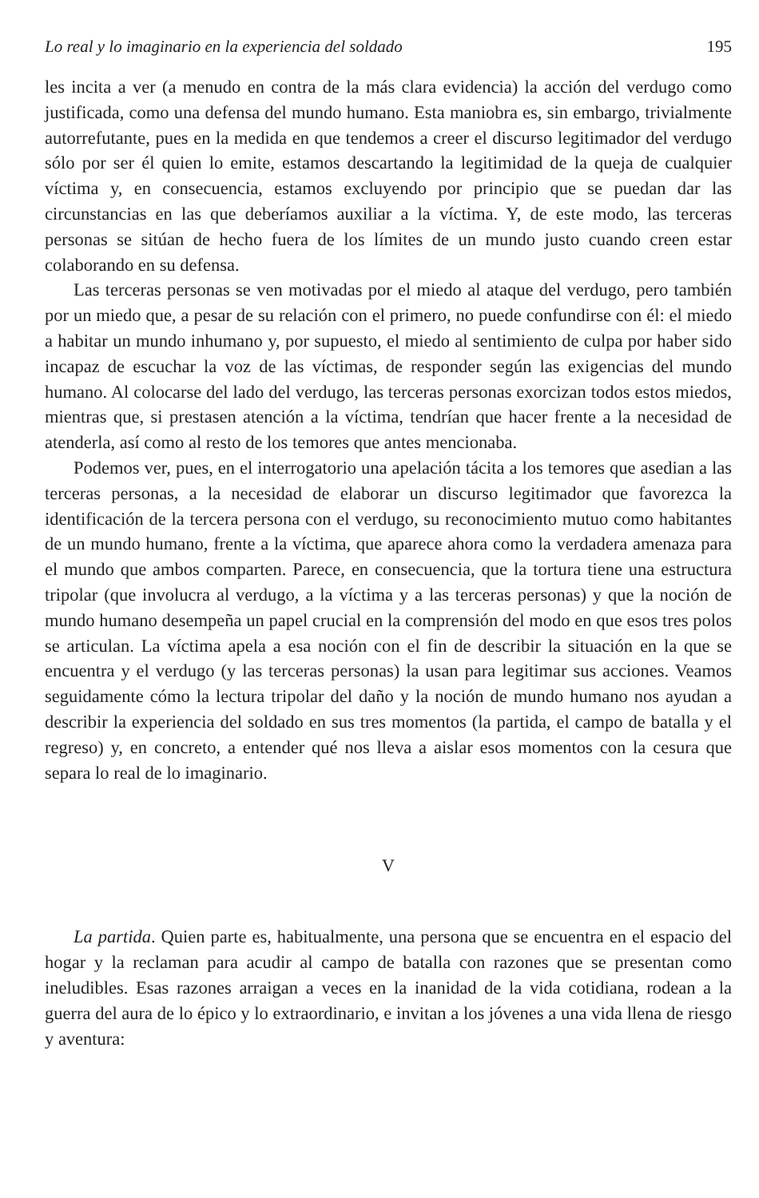Lo real y lo imaginario en la experiencia del soldado 195
les incita a ver (a menudo en contra de la más clara evidencia) la acción del verdugo como justificada, como una defensa del mundo humano. Esta maniobra es, sin embargo, trivialmente autorrefutante, pues en la medida en que tendemos a creer el discurso legitimador del verdugo sólo por ser él quien lo emite, estamos descartando la legitimidad de la queja de cualquier víctima y, en consecuencia, estamos excluyendo por principio que se puedan dar las circunstancias en las que deberíamos auxiliar a la víctima. Y, de este modo, las terceras personas se sitúan de hecho fuera de los límites de un mundo justo cuando creen estar colaborando en su defensa.
Las terceras personas se ven motivadas por el miedo al ataque del verdugo, pero también por un miedo que, a pesar de su relación con el primero, no puede confundirse con él: el miedo a habitar un mundo inhumano y, por supuesto, el miedo al sentimiento de culpa por haber sido incapaz de escuchar la voz de las víctimas, de responder según las exigencias del mundo humano. Al colocarse del lado del verdugo, las terceras personas exorcizan todos estos miedos, mientras que, si prestasen atención a la víctima, tendrían que hacer frente a la necesidad de atenderla, así como al resto de los temores que antes mencionaba.
Podemos ver, pues, en el interrogatorio una apelación tácita a los temores que asedian a las terceras personas, a la necesidad de elaborar un discurso legitimador que favorezca la identificación de la tercera persona con el verdugo, su reconocimiento mutuo como habitantes de un mundo humano, frente a la víctima, que aparece ahora como la verdadera amenaza para el mundo que ambos comparten. Parece, en consecuencia, que la tortura tiene una estructura tripolar (que involucra al verdugo, a la víctima y a las terceras personas) y que la noción de mundo humano desempeña un papel crucial en la comprensión del modo en que esos tres polos se articulan. La víctima apela a esa noción con el fin de describir la situación en la que se encuentra y el verdugo (y las terceras personas) la usan para legitimar sus acciones. Veamos seguidamente cómo la lectura tripolar del daño y la noción de mundo humano nos ayudan a describir la experiencia del soldado en sus tres momentos (la partida, el campo de batalla y el regreso) y, en concreto, a entender qué nos lleva a aislar esos momentos con la cesura que separa lo real de lo imaginario.
V
La partida. Quien parte es, habitualmente, una persona que se encuentra en el espacio del hogar y la reclaman para acudir al campo de batalla con razones que se presentan como ineludibles. Esas razones arraigan a veces en la inanidad de la vida cotidiana, rodean a la guerra del aura de lo épico y lo extraordinario, e invitan a los jóvenes a una vida llena de riesgo y aventura: